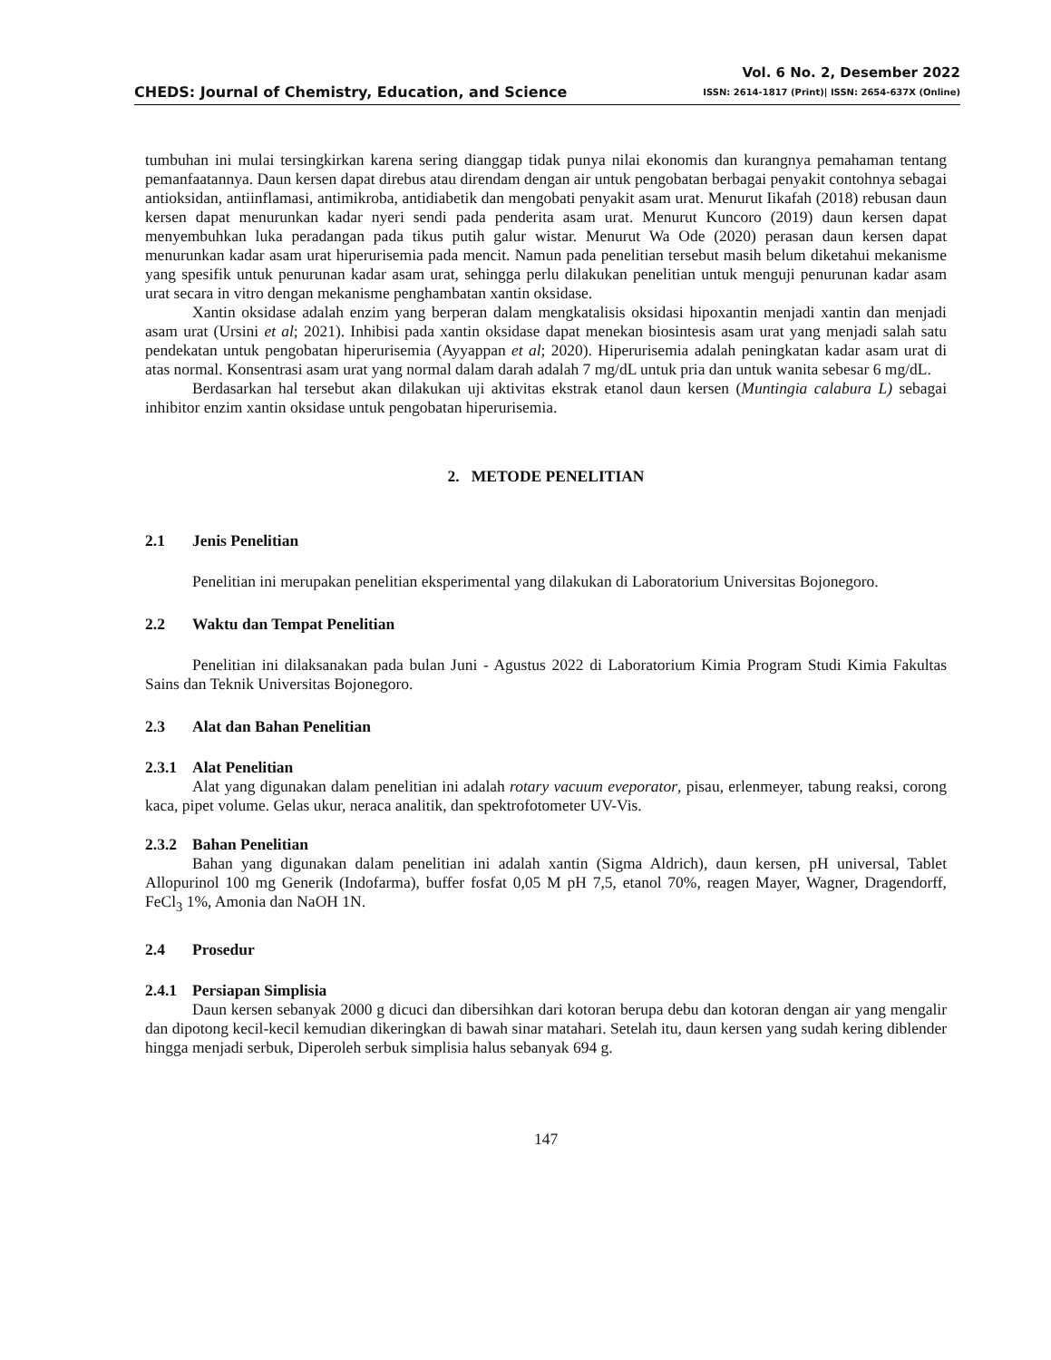CHEDS: Journal of Chemistry, Education, and Science
Vol. 6 No. 2, Desember 2022
ISSN: 2614-1817 (Print)| ISSN: 2654-637X (Online)
tumbuhan ini mulai tersingkirkan karena sering dianggap tidak punya nilai ekonomis dan kurangnya pemahaman tentang pemanfaatannya. Daun kersen dapat direbus atau direndam dengan air untuk pengobatan berbagai penyakit contohnya sebagai antioksidan, antiinflamasi, antimikroba, antidiabetik dan mengobati penyakit asam urat. Menurut Iikafah (2018) rebusan daun kersen dapat menurunkan kadar nyeri sendi pada penderita asam urat. Menurut Kuncoro (2019) daun kersen dapat menyembuhkan luka peradangan pada tikus putih galur wistar. Menurut Wa Ode (2020) perasan daun kersen dapat menurunkan kadar asam urat hiperurisemia pada mencit. Namun pada penelitian tersebut masih belum diketahui mekanisme yang spesifik untuk penurunan kadar asam urat, sehingga perlu dilakukan penelitian untuk menguji penurunan kadar asam urat secara in vitro dengan mekanisme penghambatan xantin oksidase.
Xantin oksidase adalah enzim yang berperan dalam mengkatalisis oksidasi hipoxantin menjadi xantin dan menjadi asam urat (Ursini et al; 2021). Inhibisi pada xantin oksidase dapat menekan biosintesis asam urat yang menjadi salah satu pendekatan untuk pengobatan hiperurisemia (Ayyappan et al; 2020). Hiperurisemia adalah peningkatan kadar asam urat di atas normal. Konsentrasi asam urat yang normal dalam darah adalah 7 mg/dL untuk pria dan untuk wanita sebesar 6 mg/dL.
Berdasarkan hal tersebut akan dilakukan uji aktivitas ekstrak etanol daun kersen (Muntingia calabura L) sebagai inhibitor enzim xantin oksidase untuk pengobatan hiperurisemia.
2. METODE PENELITIAN
2.1 Jenis Penelitian
Penelitian ini merupakan penelitian eksperimental yang dilakukan di Laboratorium Universitas Bojonegoro.
2.2 Waktu dan Tempat Penelitian
Penelitian ini dilaksanakan pada bulan Juni - Agustus 2022 di Laboratorium Kimia Program Studi Kimia Fakultas Sains dan Teknik Universitas Bojonegoro.
2.3 Alat dan Bahan Penelitian
2.3.1 Alat Penelitian
Alat yang digunakan dalam penelitian ini adalah rotary vacuum eveporator, pisau, erlenmeyer, tabung reaksi, corong kaca, pipet volume. Gelas ukur, neraca analitik, dan spektrofotometer UV-Vis.
2.3.2 Bahan Penelitian
Bahan yang digunakan dalam penelitian ini adalah xantin (Sigma Aldrich), daun kersen, pH universal, Tablet Allopurinol 100 mg Generik (Indofarma), buffer fosfat 0,05 M pH 7,5, etanol 70%, reagen Mayer, Wagner, Dragendorff, FeCl<sub>3</sub> 1%, Amonia dan NaOH 1N.
2.4 Prosedur
2.4.1 Persiapan Simplisia
Daun kersen sebanyak 2000 g dicuci dan dibersihkan dari kotoran berupa debu dan kotoran dengan air yang mengalir dan dipotong kecil-kecil kemudian dikeringkan di bawah sinar matahari. Setelah itu, daun kersen yang sudah kering diblender hingga menjadi serbuk, Diperoleh serbuk simplisia halus sebanyak 694 g.
147